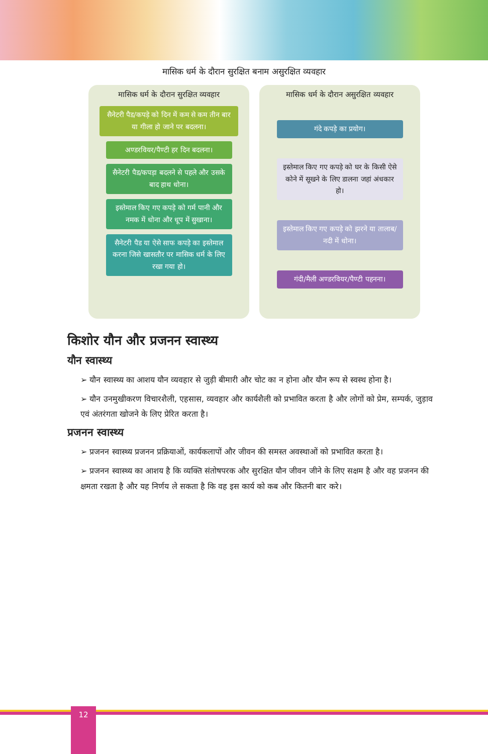मासिक धर्म के दौरान सुरक्षित बनाम असुरक्षित व्यवहार
मासिक धर्म के दौरान सुरक्षित व्यवहार
सैनेटरी पैड/कपड़े को दिन में कम से कम तीन बार या गीला हो जाने पर बदलना।
अण्डरवियर/पैण्टी हर दिन बदलना।
सैनेटरी पैड/कपड़ा बदलने से पहले और उसके बाद हाथ धोना।
इस्तेमाल किए गए कपड़े को गर्म पानी और नमक में धोना और धूप में सुखाना।
सैनेटरी पैड या ऐसे साफ कपड़े का इस्तेमाल करना जिसे खासतौर पर मासिक धर्म के लिए रखा गया हो।
मासिक धर्म के दौरान असुरक्षित व्यवहार
गंदे कपड़े का प्रयोग।
इस्तेमाल किए गए कपड़े को घर के किसी ऐसे कोने में सूखने के लिए डालना जहां अंधकार हो।
इस्तेमाल किए गए कपड़े को झरने या तालाब/नदी में धोना।
गंदी/मैली अण्डरवियर/पैण्टी पहनना।
किशोर यौन और प्रजनन स्वास्थ्य
यौन स्वास्थ्य
➢ यौन स्वास्थ्य का आशय यौन व्यवहार से जुड़ी बीमारी और चोट का न होना और यौन रूप से स्वस्थ होना है।
➢ यौन उनमुखीकरण विचारशैली, एहसास, व्यवहार और कार्यशैली को प्रभावित करता है और लोगों को प्रेम, सम्पर्क, जुड़ाव एवं अंतरंगता खोजने के लिए प्रेरित करता है।
प्रजनन स्वास्थ्य
➢ प्रजनन स्वास्थ्य प्रजनन प्रक्रियाओं, कार्यकलापों और जीवन की समस्त अवस्थाओं को प्रभावित करता है।
➢ प्रजनन स्वास्थ्य का आशय है कि व्यक्ति संतोषपरक और सुरक्षित यौन जीवन जीने के लिए सक्षम है और वह प्रजनन की क्षमता रखता है और यह निर्णय ले सकता है कि वह इस कार्य को कब और कितनी बार करे।
12